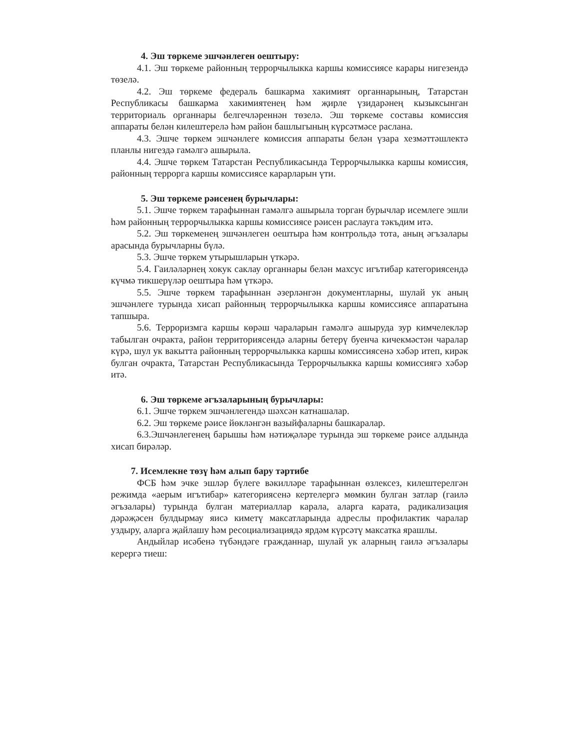4. Эш төркеме эшчәнлеген оештыру:
4.1. Эш төркеме районның террорчылыкка каршы комиссиясе карары нигезендә төзелә.
4.2. Эш төркеме федераль башкарма хакимият органнарының, Татарстан Республикасы башкарма хакимиятенең һәм җирле үзидарәнең кызыксынган территориаль органнары белгечләреннән төзелә. Эш төркеме составы комиссия аппараты белән килештерелә һәм район башлыгының күрсәтмәсе раслана.
4.3. Эшче төркем эшчәнлеге комиссия аппараты белән үзара хезмәттәшлектә планлы нигездә гамәлгә ашырыла.
4.4. Эшче төркем Татарстан Республикасында Террорчылыкка каршы комиссия, районның террорга каршы комиссиясе карарларын үти.
5. Эш төркеме рәисенең бурычлары:
5.1. Эшче төркем тарафыннан гамәлгә ашырыла торган бурычлар исемлеге эшли һәм районның террорчылыкка каршы комиссиясе рәисен раслауга тәкъдим итә.
5.2. Эш төркеменең эшчәнлеген оештыра һәм контрольдә тота, аның әгъзалары арасында бурычларны бүлә.
5.3. Эшче төркем утырышларын үткәрә.
5.4. Гаиләләрнең хокук саклау органнары белән махсус игътибар категориясендә күчмә тикшерүләр оештыра һәм үткәрә.
5.5. Эшче төркем тарафыннан әзерләнгән документларны, шулай ук аның эшчәнлеге турында хисап районның террорчылыкка каршы комиссиясе аппаратына тапшыра.
5.6. Терроризмга каршы көрәш чараларын гамәлгә ашыруда зур кимчелекләр табылган очракта, район территориясендә аларны бетерү буенча кичекмәстән чаралар күрә, шул ук вакытта районның террорчылыкка каршы комиссиясенә хәбәр итеп, кирәк булган очракта, Татарстан Республикасында Террорчылыкка каршы комиссиягә хәбәр итә.
6. Эш төркеме әгъзаларының бурычлары:
6.1. Эшче төркем эшчәнлегендә шәхсән катнашалар.
6.2. Эш төркеме рәисе йөкләнгән вазыйфаларны башкаралар.
6.3.Эшчәнлегенең барышы һәм нәтиҗәләре турында эш төркеме рәисе алдында хисап бирәләр.
7. Исемлекне төзү һәм алып бару тәртибе
ФСБ һәм эчке эшләр бүлеге вәкилләре тарафыннан өзлексез, килештерелгән режимда «аерым игътибар» категориясенә кертелергә мөмкин булган затлар (гаилә әгъзалары) турында булган материаллар карала, аларга карата, радикализация дәрәҗәсен булдырмау яисә киметү максатларында адреслы профилактик чаралар уздыру, аларга җайлашу һәм ресоциализациядә ярдәм күрсәтү максатка ярашлы.
Андыйлар исәбенә түбәндәге гражданнар, шулай ук аларның гаилә әгъзалары керергә тиеш: